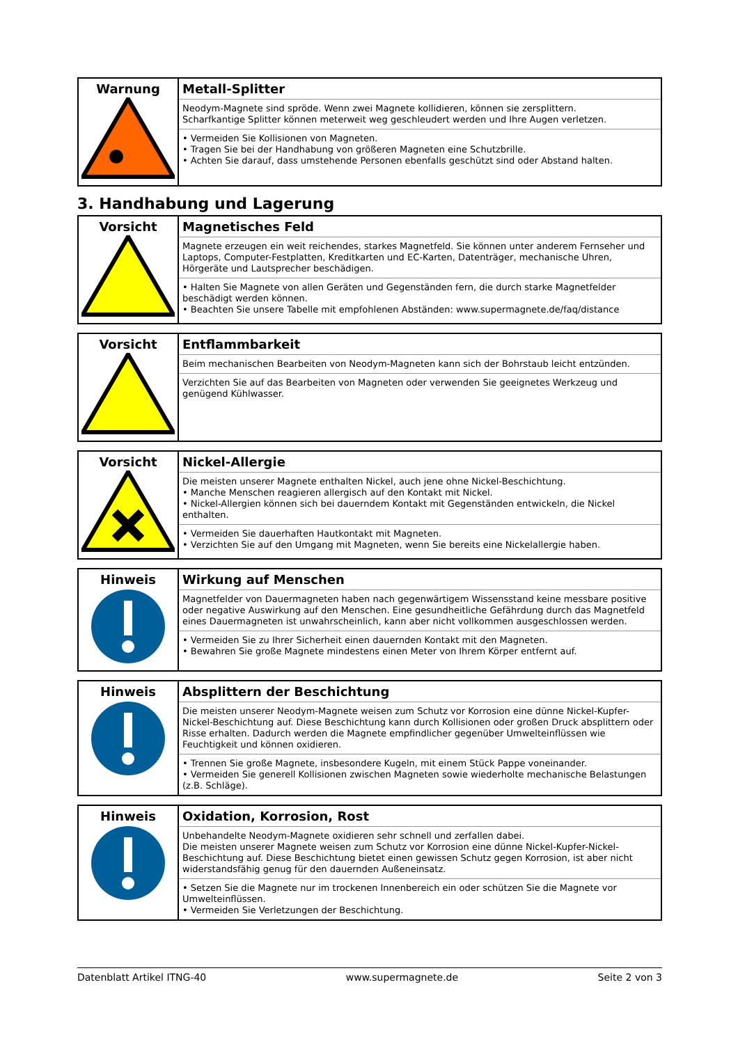| Warnung | Metall-Splitter Neodym-Magnete sind spröde. Wenn zwei Magnete kollidieren, können sie zersplittern. Scharfkantige Splitter können meterweit weg geschleudert werden und Ihre Augen verletzen. • Vermeiden Sie Kollisionen von Magneten. • Tragen Sie bei der Handhabung von größeren Magneten eine Schutzbrille. • Achten Sie darauf, dass umstehende Personen ebenfalls geschützt sind oder Abstand halten. |
3. Handhabung und Lagerung
| Vorsicht | Magnetisches Feld Magnete erzeugen ein weit reichendes, starkes Magnetfeld. Sie können unter anderem Fernseher und Laptops, Computer-Festplatten, Kreditkarten und EC-Karten, Datenträger, mechanische Uhren, Hörgeräte und Lautsprecher beschädigen. • Halten Sie Magnete von allen Geräten und Gegenständen fern, die durch starke Magnetfelder beschädigt werden können. • Beachten Sie unsere Tabelle mit empfohlenen Abständen: www.supermagnete.de/faq/distance |
| Vorsicht | Entflammbarkeit Beim mechanischen Bearbeiten von Neodym-Magneten kann sich der Bohrstaub leicht entzünden. Verzichten Sie auf das Bearbeiten von Magneten oder verwenden Sie geeignetes Werkzeug und genügend Kühlwasser. |
| Vorsicht | Nickel-Allergie Die meisten unserer Magnete enthalten Nickel, auch jene ohne Nickel-Beschichtung. • Manche Menschen reagieren allergisch auf den Kontakt mit Nickel. • Nickel-Allergien können sich bei dauerndem Kontakt mit Gegenständen entwickeln, die Nickel enthalten. • Vermeiden Sie dauerhaften Hautkontakt mit Magneten. • Verzichten Sie auf den Umgang mit Magneten, wenn Sie bereits eine Nickelallergie haben. |
| Hinweis | Wirkung auf Menschen Magnetfelder von Dauermagneten haben nach gegenwärtigem Wissensstand keine messbare positive oder negative Auswirkung auf den Menschen. Eine gesundheitliche Gefährdung durch das Magnetfeld eines Dauermagneten ist unwahrscheinlich, kann aber nicht vollkommen ausgeschlossen werden. • Vermeiden Sie zu Ihrer Sicherheit einen dauernden Kontakt mit den Magneten. • Bewahren Sie große Magnete mindestens einen Meter von Ihrem Körper entfernt auf. |
| Hinweis | Absplittern der Beschichtung Die meisten unserer Neodym-Magnete weisen zum Schutz vor Korrosion eine dünne Nickel-Kupfer-Nickel-Beschichtung auf. Diese Beschichtung kann durch Kollisionen oder großen Druck absplittern oder Risse erhalten. Dadurch werden die Magnete empfindlicher gegenüber Umwelteinflüssen wie Feuchtigkeit und können oxidieren. • Trennen Sie große Magnete, insbesondere Kugeln, mit einem Stück Pappe voneinander. • Vermeiden Sie generell Kollisionen zwischen Magneten sowie wiederholte mechanische Belastungen (z.B. Schläge). |
| Hinweis | Oxidation, Korrosion, Rost Unbehandelte Neodym-Magnete oxidieren sehr schnell und zerfallen dabei. Die meisten unserer Magnete weisen zum Schutz vor Korrosion eine dünne Nickel-Kupfer-Nickel-Beschichtung auf. Diese Beschichtung bietet einen gewissen Schutz gegen Korrosion, ist aber nicht widerstandsfähig genug für den dauernden Außeneinsatz. • Setzen Sie die Magnete nur im trockenen Innenbereich ein oder schützen Sie die Magnete vor Umwelteinflüssen. • Vermeiden Sie Verletzungen der Beschichtung. |
Datenblatt Artikel ITNG-40 www.supermagnete.de Seite 2 von 3